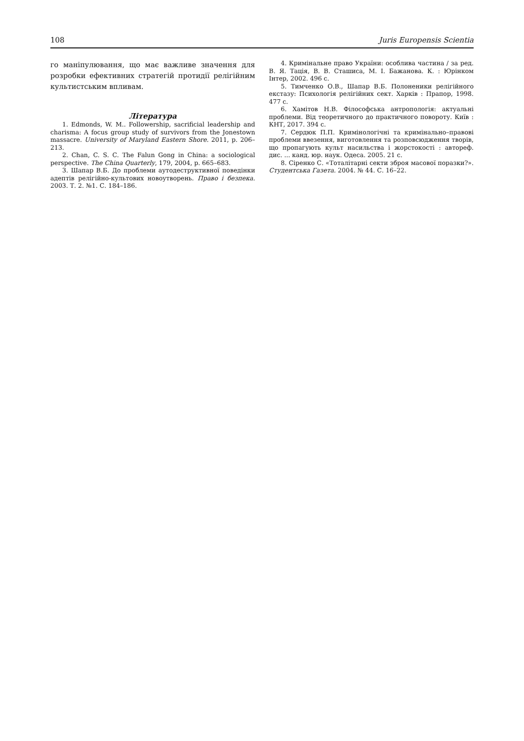108 Juris Europensis Scientia
го маніпулювання, що має важливе значення для розробки ефективних стратегій протидії релігійним культистським впливам.
Література
1. Edmonds, W. M.. Followership, sacrificial leadership and charisma: A focus group study of survivors from the Jonestown massacre. University of Maryland Eastern Shore. 2011, p. 206–213.
2. Chan, C. S. C. The Falun Gong in China: a sociological perspective. The China Quarterly, 179, 2004, p. 665–683.
3. Шапар В.Б. До проблеми аутодеструктивної поведінки адептів релігійно-культових новоутворень. Право і безпека. 2003. Т. 2. №1. С. 184–186.
4. Кримінальне право України: особлива частина / за ред. В. Я. Тація, В. В. Сташиса, М. І. Бажанова. К. : Юрінком Інтер, 2002. 496 с.
5. Тимченко О.В., Шапар В.Б. Полоненики релігійного екстазу: Психологія релігійних сект. Харків : Прапор, 1998. 477 с.
6. Хамітов Н.В. Філософська антропологія: актуальні проблеми. Від теоретичного до практичного повороту. Київ : КНТ, 2017. 394 с.
7. Сердюк П.П. Кримінологічні та кримінально–правові проблеми ввезення, виготовлення та розповсюдження творів, що пропагують культ насильства і жорстокості : автореф. дис. ... канд. юр. наук. Одеса. 2005. 21 с.
8. Сіренко С. «Тоталітарні секти зброя масової поразки?». Студентська Газета. 2004. № 44. С. 16–22.